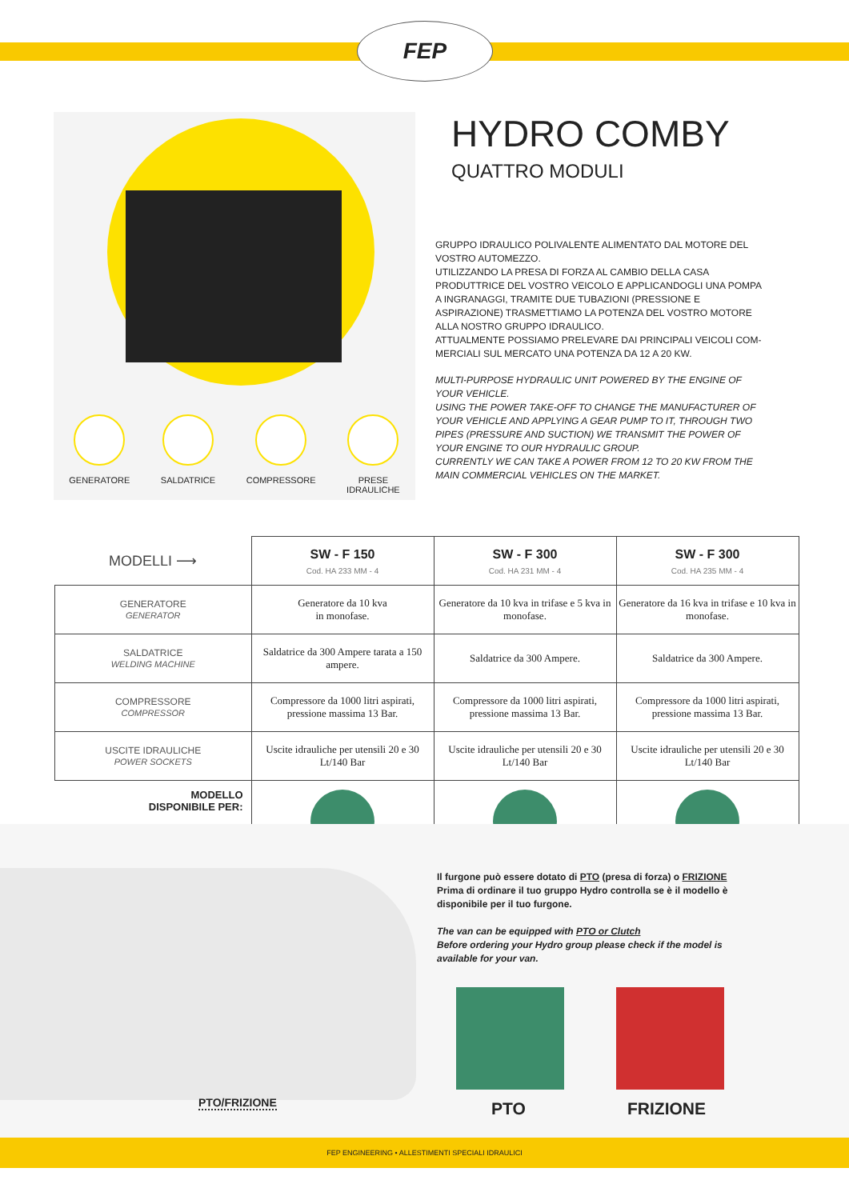FEP
GENERATORE SALDATRICE COMPRESSORE PRESE
IDRAULICHE
HYDRO COMBY
QUATTRO MODULI
GRUPPO IDRAULICO POLIVALENTE ALIMENTATO DAL MOTORE DEL VOSTRO AUTOMEZZO.
UTILIZZANDO LA PRESA DI FORZA AL CAMBIO DELLA CASA PRODUTTRICE DEL VOSTRO VEICOLO E APPLICANDOGLI UNA POMPA A INGRANAGGI, TRAMITE DUE TUBAZIONI (PRESSIONE E ASPIRAZIONE) TRASMETTIAMO LA POTENZA DEL VOSTRO MOTORE ALLA NOSTRO GRUPPO IDRAULICO.
ATTUALMENTE POSSIAMO PRELEVARE DAI PRINCIPALI VEICOLI COM-MERCIALI SUL MERCATO UNA POTENZA DA 12 A 20 KW.
MULTI-PURPOSE HYDRAULIC UNIT POWERED BY THE ENGINE OF YOUR VEHICLE.
USING THE POWER TAKE-OFF TO CHANGE THE MANUFACTURER OF YOUR VEHICLE AND APPLYING A GEAR PUMP TO IT, THROUGH TWO PIPES (PRESSURE AND SUCTION) WE TRANSMIT THE POWER OF YOUR ENGINE TO OUR HYDRAULIC GROUP.
CURRENTLY WE CAN TAKE A POWER FROM 12 TO 20 KW FROM THE MAIN COMMERCIAL VEHICLES ON THE MARKET.
| MODELLI ⟶ | SW - F 150 Cod. HA 233 MM - 4 | SW - F 300 Cod. HA 231 MM - 4 | SW - F 300 Cod. HA 235 MM - 4 |
| --- | --- | --- | --- |
| GENERATORE GENERATOR | Generatore da 10 kva in monofase. | Generatore da 10 kva in trifase e 5 kva in monofase. | Generatore da 16 kva in trifase e 10 kva in monofase. |
| SALDATRICE WELDING MACHINE | Saldatrice da 300 Ampere tarata a 150 ampere. | Saldatrice da 300 Ampere. | Saldatrice da 300 Ampere. |
| COMPRESSORE COMPRESSOR | Compressore da 1000 litri aspirati, pressione massima 13 Bar. | Compressore da 1000 litri aspirati, pressione massima 13 Bar. | Compressore da 1000 litri aspirati, pressione massima 13 Bar. |
| USCITE IDRAULICHE POWER SOCKETS | Uscite idrauliche per utensili 20 e 30 Lt/140 Bar | Uscite idrauliche per utensili 20 e 30 Lt/140 Bar | Uscite idrauliche per utensili 20 e 30 Lt/140 Bar |
| MODELLO DISPONIBILE PER: | | | |
PTO/FRIZIONE
Il furgone può essere dotato di PTO (presa di forza) o FRIZIONE
Prima di ordinare il tuo gruppo Hydro controlla se è il modello è disponibile per il tuo furgone.
The van can be equipped with PTO or Clutch
Before ordering your Hydro group please check if the model is available for your van.
PTO FRIZIONE
FEP ENGINEERING • ALLESTIMENTI SPECIALI IDRAULICI